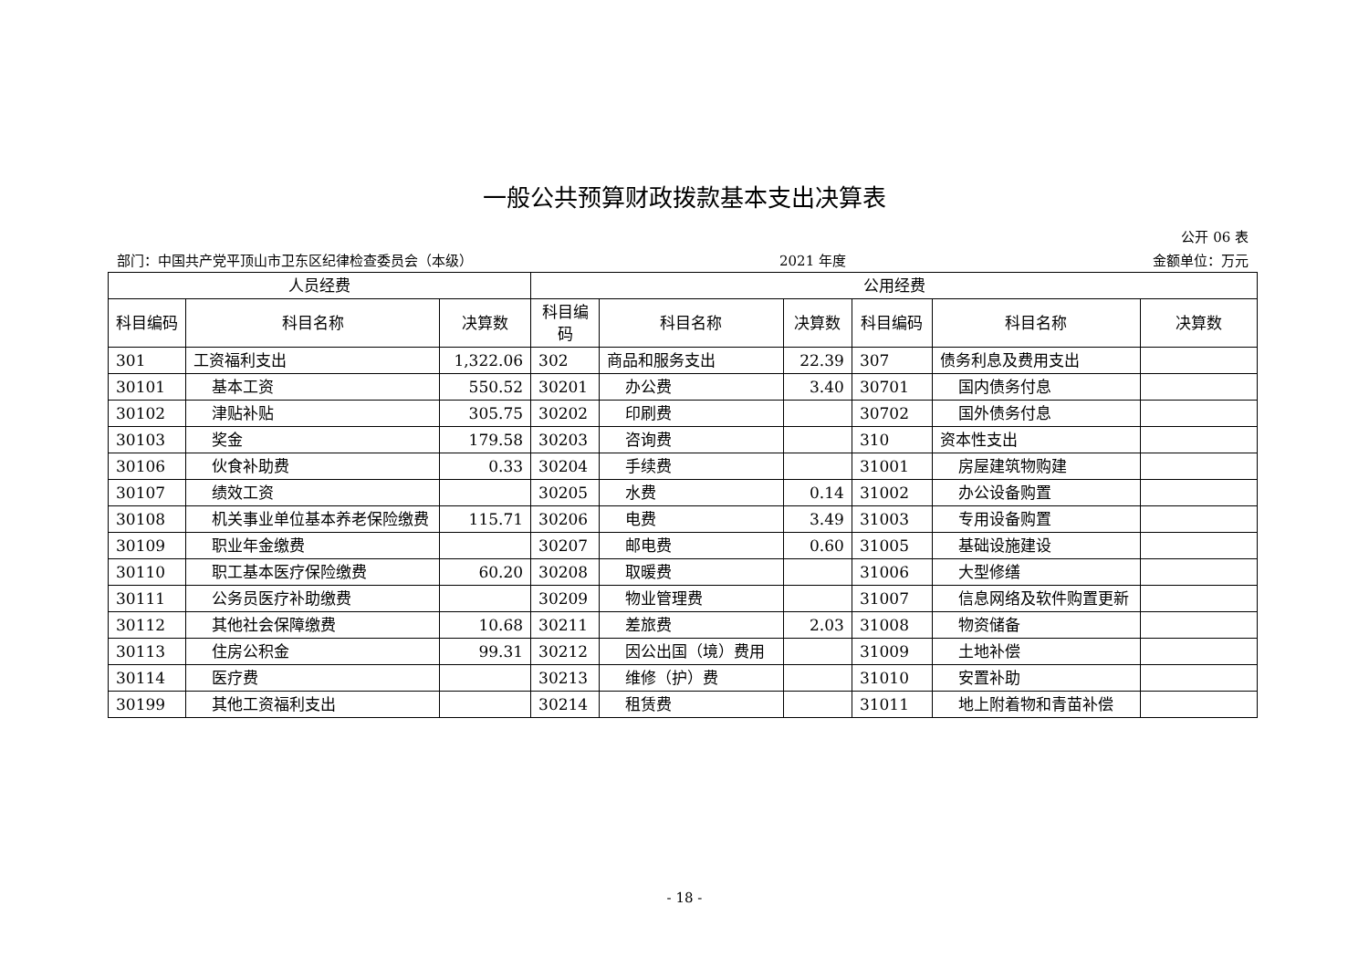一般公共预算财政拨款基本支出决算表
公开 06 表
部门：中国共产党平顶山市卫东区纪律检查委员会（本级） 2021 年度 金额单位：万元
| 人员经费 | | | 公用经费 | | | | | |
| --- | --- | --- | --- | --- | --- | --- | --- | --- |
| 科目编码 | 科目名称 | 决算数 | 科目编码 | 科目名称 | 决算数 | 科目编码 | 科目名称 | 决算数 |
| 301 | 工资福利支出 | 1,322.06 | 302 | 商品和服务支出 | 22.39 | 307 | 债务利息及费用支出 | |
| 30101 | 基本工资 | 550.52 | 30201 | 办公费 | 3.40 | 30701 | 国内债务付息 | |
| 30102 | 津贴补贴 | 305.75 | 30202 | 印刷费 | | 30702 | 国外债务付息 | |
| 30103 | 奖金 | 179.58 | 30203 | 咨询费 | | 310 | 资本性支出 | |
| 30106 | 伙食补助费 | 0.33 | 30204 | 手续费 | | 31001 | 房屋建筑物购建 | |
| 30107 | 绩效工资 | | 30205 | 水费 | 0.14 | 31002 | 办公设备购置 | |
| 30108 | 机关事业单位基本养老保险缴费 | 115.71 | 30206 | 电费 | 3.49 | 31003 | 专用设备购置 | |
| 30109 | 职业年金缴费 | | 30207 | 邮电费 | 0.60 | 31005 | 基础设施建设 | |
| 30110 | 职工基本医疗保险缴费 | 60.20 | 30208 | 取暖费 | | 31006 | 大型修缮 | |
| 30111 | 公务员医疗补助缴费 | | 30209 | 物业管理费 | | 31007 | 信息网络及软件购置更新 | |
| 30112 | 其他社会保障缴费 | 10.68 | 30211 | 差旅费 | 2.03 | 31008 | 物资储备 | |
| 30113 | 住房公积金 | 99.31 | 30212 | 因公出国（境）费用 | | 31009 | 土地补偿 | |
| 30114 | 医疗费 | | 30213 | 维修（护）费 | | 31010 | 安置补助 | |
| 30199 | 其他工资福利支出 | | 30214 | 租赁费 | | 31011 | 地上附着物和青苗补偿 | |
- 18 -